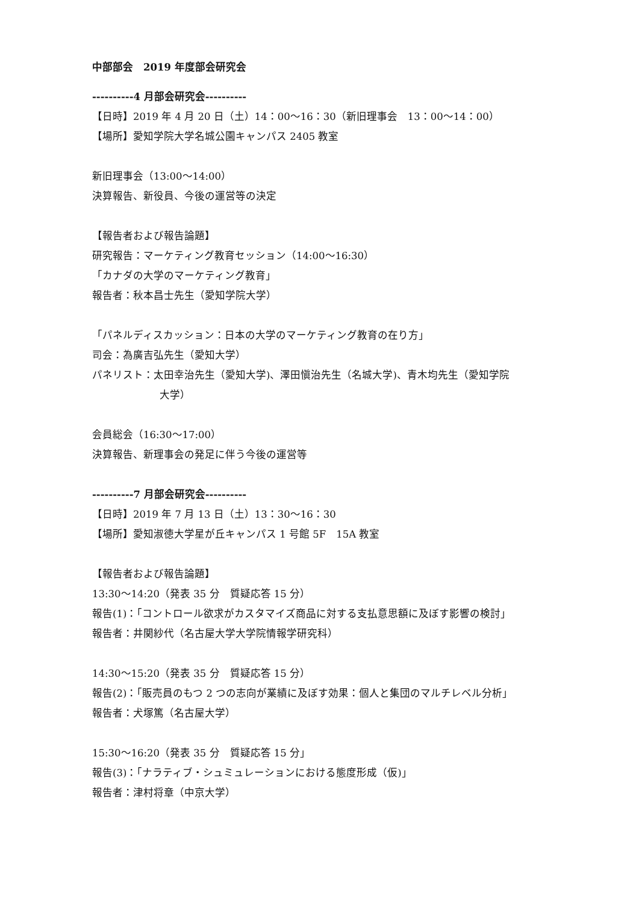中部部会　2019 年度部会研究会
----------4 月部会研究会----------
【日時】2019 年 4 月 20 日（土）14：00～16：30（新旧理事会　13：00～14：00）
【場所】愛知学院大学名城公園キャンパス 2405 教室
新旧理事会（13:00～14:00）
決算報告、新役員、今後の運営等の決定
【報告者および報告論題】
研究報告：マーケティング教育セッション（14:00～16:30）
「カナダの大学のマーケティング教育」
報告者：秋本昌士先生（愛知学院大学）
「パネルディスカッション：日本の大学のマーケティング教育の在り方」
司会：為廣吉弘先生（愛知大学）
パネリスト：太田幸治先生（愛知大学)、澤田愼治先生（名城大学)、青木均先生（愛知学院
大学）
会員総会（16:30～17:00）
決算報告、新理事会の発足に伴う今後の運営等
----------7 月部会研究会----------
【日時】2019 年 7 月 13 日（土）13：30～16：30
【場所】愛知淑徳大学星が丘キャンパス 1 号館 5F　15A 教室
【報告者および報告論題】
13:30～14:20（発表 35 分　質疑応答 15 分）
報告(1)：「コントロール欲求がカスタマイズ商品に対する支払意思額に及ぼす影響の検討」
報告者：井関紗代（名古屋大学大学院情報学研究科）
14:30～15:20（発表 35 分　質疑応答 15 分）
報告(2)：「販売員のもつ 2 つの志向が業績に及ぼす効果：個人と集団のマルチレベル分析」
報告者：犬塚篤（名古屋大学）
15:30～16:20（発表 35 分　質疑応答 15 分」
報告(3)：「ナラティブ・シュミュレーションにおける態度形成（仮)」
報告者：津村将章（中京大学）